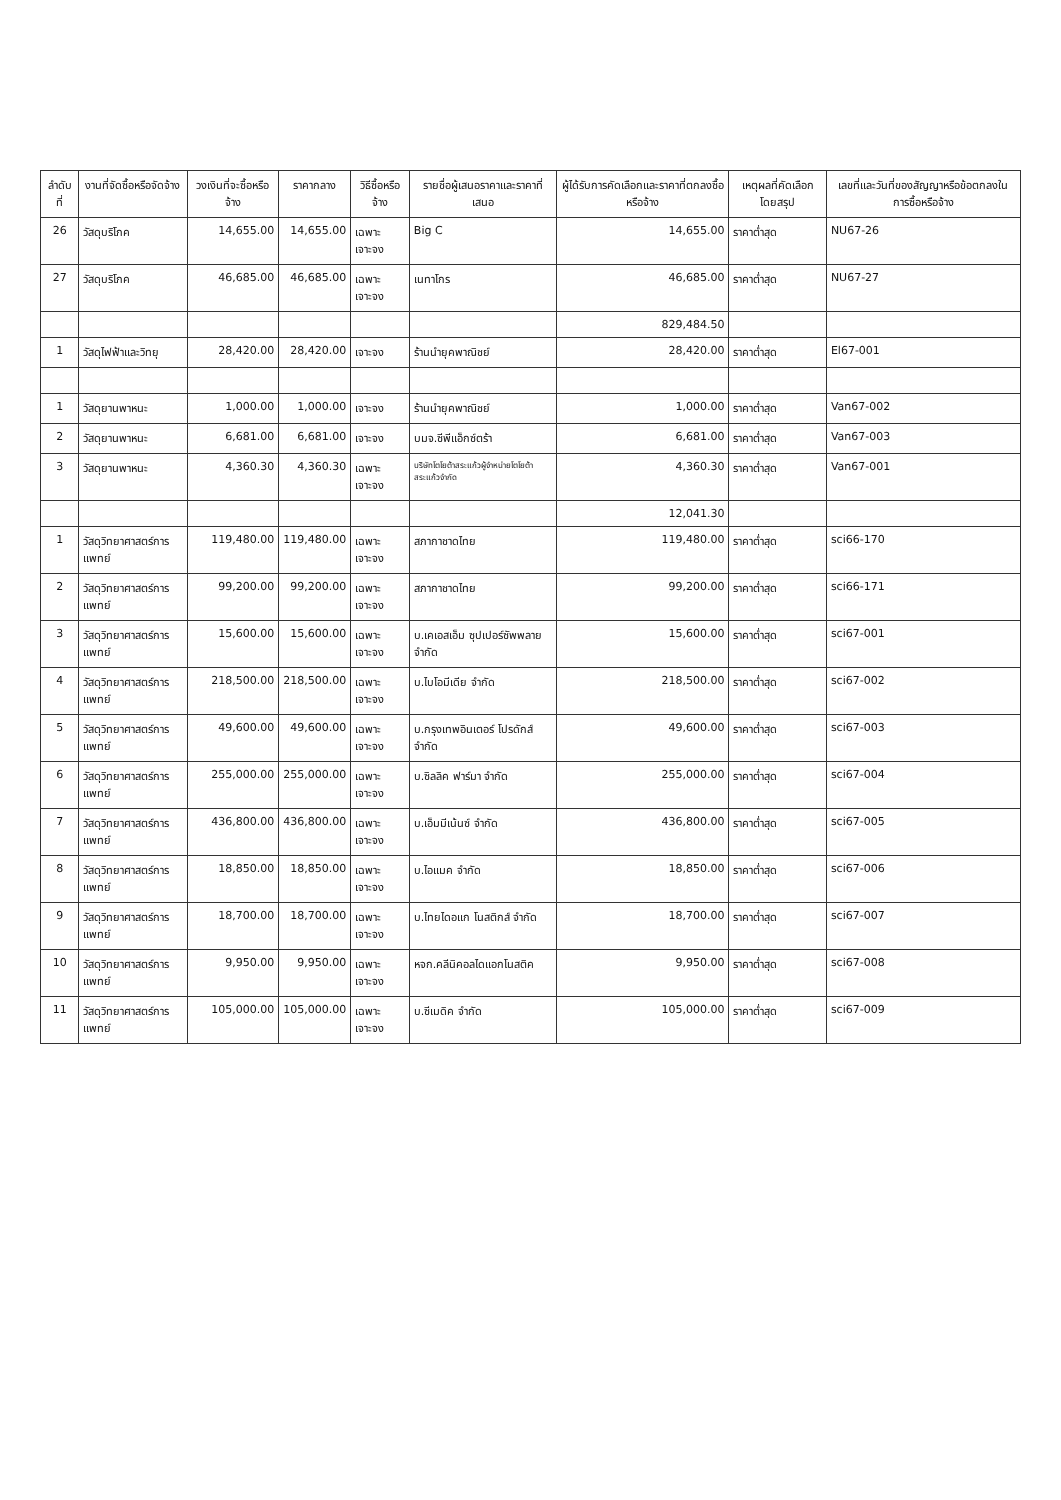| ลำดับที่ | งานที่จัดซื้อหรือจัดจ้าง | วงเงินที่จะซื้อหรือจ้าง | ราคากลาง | วิธีซื้อหรือจ้าง | รายชื่อผู้เสนอราคาและราคาที่เสนอ | ผู้ได้รับการคัดเลือกและราคาที่ตกลงซื้อหรือจ้าง | เหตุผลที่คัดเลือกโดยสรุป | เลขที่และวันที่ของสัญญาหรือข้อตกลงในการซื้อหรือจ้าง |
| --- | --- | --- | --- | --- | --- | --- | --- | --- |
| 26 | วัสดุบริโภค | 14,655.00 | 14,655.00 | เฉพาะเจาะจง | Big C | 14,655.00 | ราคาต่ำสุด | NU67-26 |
| 27 | วัสดุบริโภค | 46,685.00 | 46,685.00 | เฉพาะเจาะจง | เนทาโกร | 46,685.00 | ราคาต่ำสุด | NU67-27 |
| | | | | | | 829,484.50 | | |
| 1 | วัสดุไฟฟ้าและวิทยุ | 28,420.00 | 28,420.00 | เจาะจง | ร้านนำยุคพาณิชย์ | 28,420.00 | ราคาต่ำสุด | El67-001 |
| 1 | วัสดุยานพาหนะ | 1,000.00 | 1,000.00 | เจาะจง | ร้านนำยุคพาณิชย์ | 1,000.00 | ราคาต่ำสุด | Van67-002 |
| 2 | วัสดุยานพาหนะ | 6,681.00 | 6,681.00 | เจาะจง | บมจ.ซีพีแอ็กซ์ตร้า | 6,681.00 | ราคาต่ำสุด | Van67-003 |
| 3 | วัสดุยานพาหนะ | 4,360.30 | 4,360.30 | เฉพาะเจาะจง | บริษัทโตโยต้าสระแก้วผู้จำหน่ายโตโยต้าสระแก้วจำกัด | 4,360.30 | ราคาต่ำสุด | Van67-001 |
| | | | | | | 12,041.30 | | |
| 1 | วัสดุวิทยาศาสตร์การแพทย์ | 119,480.00 | 119,480.00 | เฉพาะเจาะจง | สภากาชาดไทย | 119,480.00 | ราคาต่ำสุด | sci66-170 |
| 2 | วัสดุวิทยาศาสตร์การแพทย์ | 99,200.00 | 99,200.00 | เฉพาะเจาะจง | สภากาชาดไทย | 99,200.00 | ราคาต่ำสุด | sci66-171 |
| 3 | วัสดุวิทยาศาสตร์การแพทย์ | 15,600.00 | 15,600.00 | เฉพาะเจาะจง | บ.เคเอสเอ็ม ซุปเปอร์ซัพพลาย จำกัด | 15,600.00 | ราคาต่ำสุด | sci67-001 |
| 4 | วัสดุวิทยาศาสตร์การแพทย์ | 218,500.00 | 218,500.00 | เฉพาะเจาะจง | บ.ไบโอมีเดีย จำกัด | 218,500.00 | ราคาต่ำสุด | sci67-002 |
| 5 | วัสดุวิทยาศาสตร์การแพทย์ | 49,600.00 | 49,600.00 | เฉพาะเจาะจง | บ.กรุงเทพอินเตอร์ โปรดักส์ จำกัด | 49,600.00 | ราคาต่ำสุด | sci67-003 |
| 6 | วัสดุวิทยาศาสตร์การแพทย์ | 255,000.00 | 255,000.00 | เฉพาะเจาะจง | บ.ซิลลิค ฟาร์มา จำกัด | 255,000.00 | ราคาต่ำสุด | sci67-004 |
| 7 | วัสดุวิทยาศาสตร์การแพทย์ | 436,800.00 | 436,800.00 | เฉพาะเจาะจง | บ.เอ็มมีเน้นซ์ จำกัด | 436,800.00 | ราคาต่ำสุด | sci67-005 |
| 8 | วัสดุวิทยาศาสตร์การแพทย์ | 18,850.00 | 18,850.00 | เฉพาะเจาะจง | บ.ไอแมค จำกัด | 18,850.00 | ราคาต่ำสุด | sci67-006 |
| 9 | วัสดุวิทยาศาสตร์การแพทย์ | 18,700.00 | 18,700.00 | เฉพาะเจาะจง | บ.ไทยไดอแก โนสติกส์ จำกัด | 18,700.00 | ราคาต่ำสุด | sci67-007 |
| 10 | วัสดุวิทยาศาสตร์การแพทย์ | 9,950.00 | 9,950.00 | เฉพาะเจาะจง | หจก.คลีนิคอลไดแอกโนสติค | 9,950.00 | ราคาต่ำสุด | sci67-008 |
| 11 | วัสดุวิทยาศาสตร์การแพทย์ | 105,000.00 | 105,000.00 | เฉพาะเจาะจง | บ.ซีเมดิค จำกัด | 105,000.00 | ราคาต่ำสุด | sci67-009 |